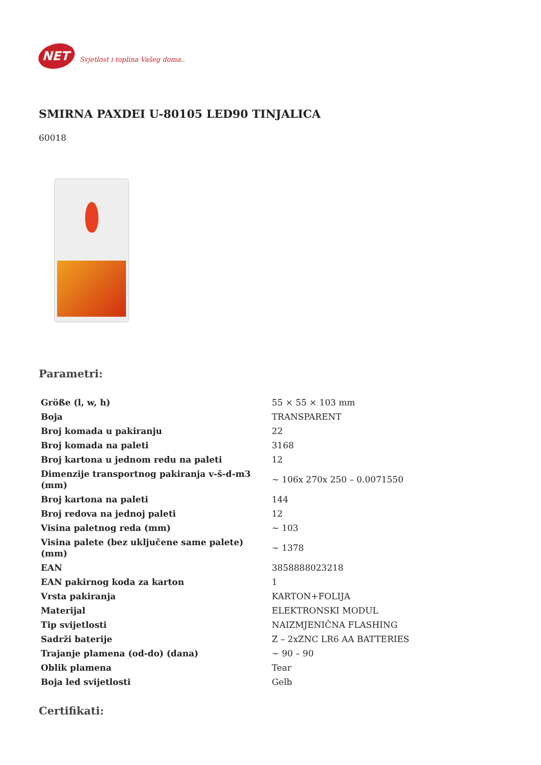NET
Svjetlost i toplina Vašeg doma..
SMIRNA PAXDEI U-80105 LED90 TINJALICA
60018
Parametri:
| Größe (l, w, h) | 55 × 55 × 103 mm |
| Boja | TRANSPARENT |
| Broj komada u pakiranju | 22 |
| Broj komada na paleti | 3168 |
| Broj kartona u jednom redu na paleti | 12 |
| Dimenzije transportnog pakiranja v-š-d-m3 (mm) | ~ 106x 270x 250 – 0.0071550 |
| Broj kartona na paleti | 144 |
| Broj redova na jednoj paleti | 12 |
| Visina paletnog reda (mm) | ~ 103 |
| Visina palete (bez uključene same palete) (mm) | ~ 1378 |
| EAN | 3858888023218 |
| EAN pakirnog koda za karton | 1 |
| Vrsta pakiranja | KARTON+FOLIJA |
| Materijal | ELEKTRONSKI MODUL |
| Tip svijetlosti | NAIZMJENIČNA FLASHING |
| Sadrži baterije | Z – 2xZNC LR6 AA BATTERIES |
| Trajanje plamena (od-do) (dana) | ~ 90 – 90 |
| Oblik plamena | Tear |
| Boja led svijetlosti | Gelb |
Certifikati: